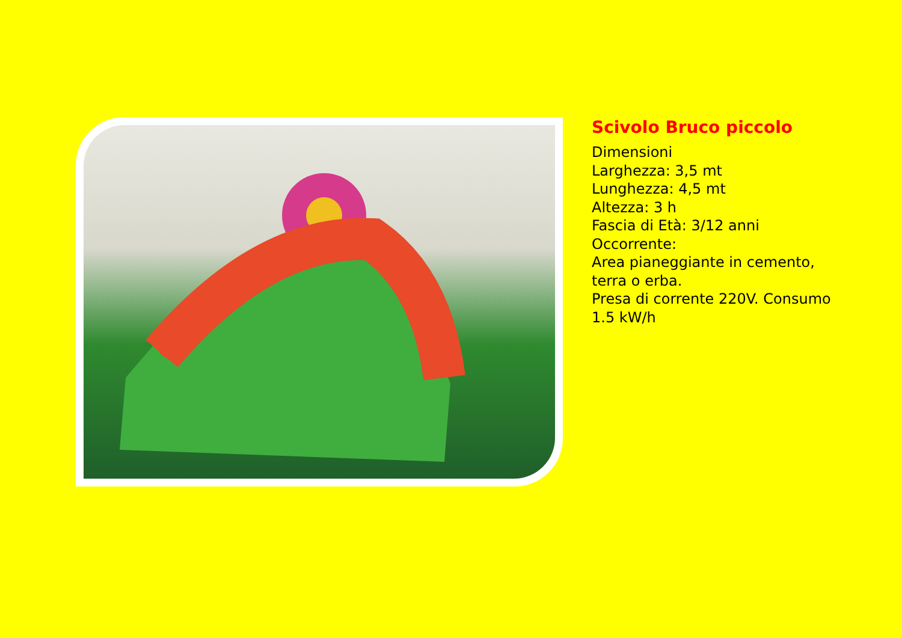Scivolo Bruco piccolo
Dimensioni
Larghezza: 3,5 mt
Lunghezza: 4,5 mt
Altezza: 3 h
Fascia di Età: 3/12 anni
Occorrente:
Area pianeggiante in cemento,
terra o erba.
Presa di corrente 220V. Consumo
1.5 kW/h